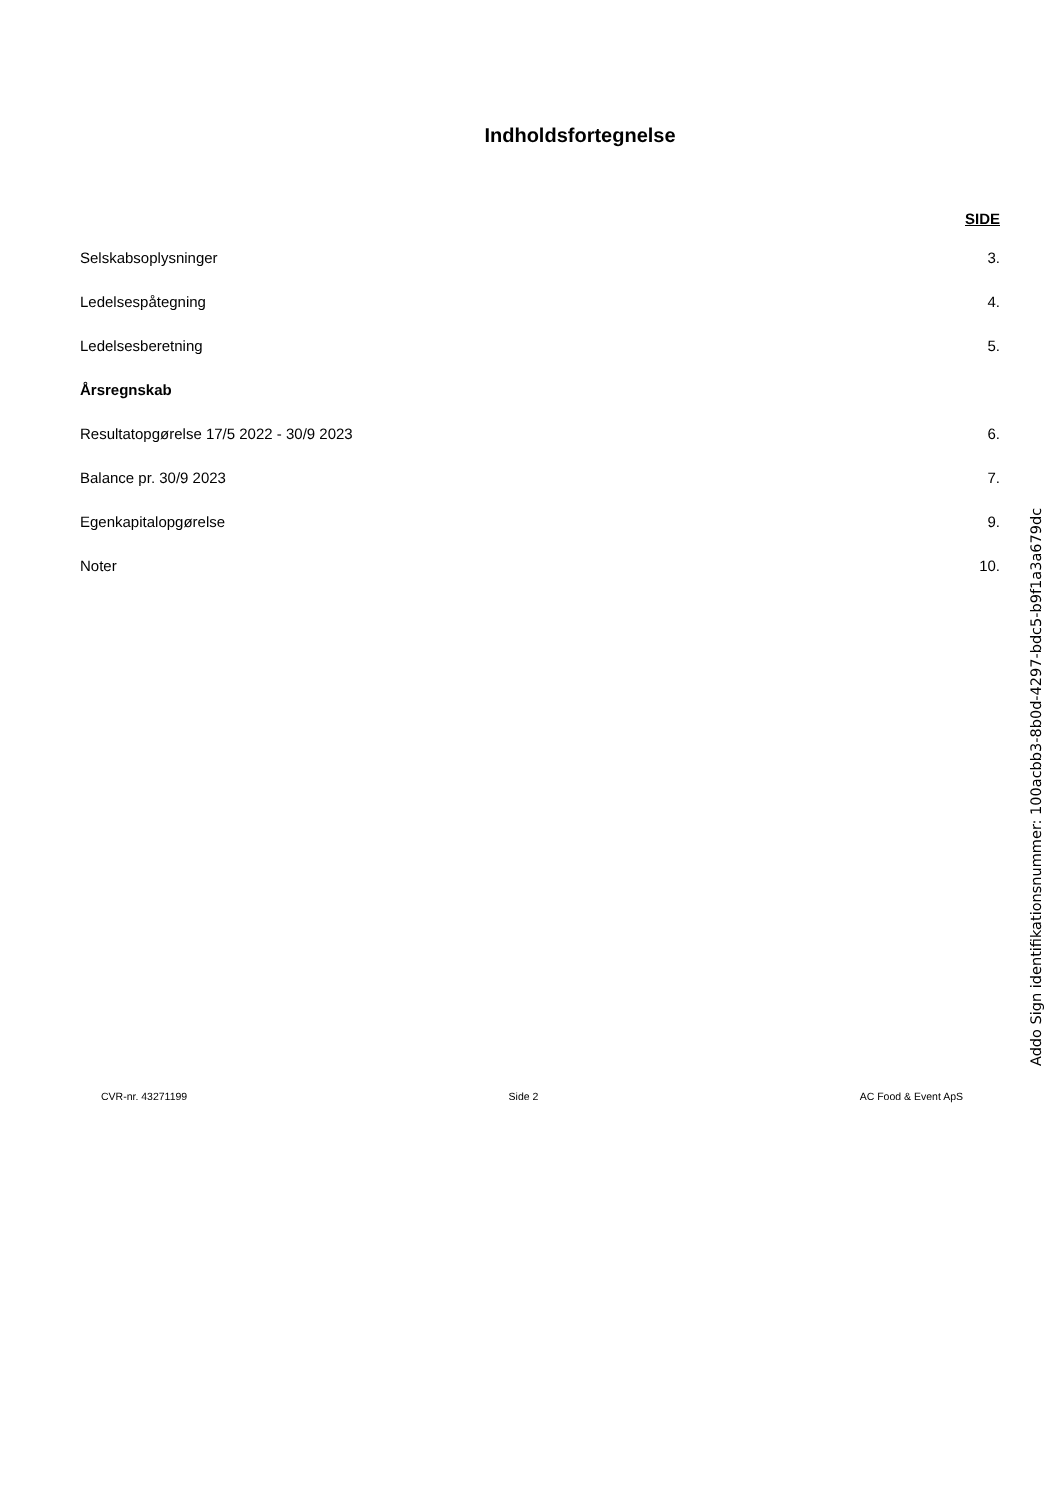Indholdsfortegnelse
SIDE
Selskabsoplysninger 3.
Ledelsespåtegning 4.
Ledelsesberetning 5.
Årsregnskab
Resultatopgørelse 17/5 2022 - 30/9 2023 6.
Balance pr. 30/9 2023 7.
Egenkapitalopgørelse 9.
Noter 10.
CVR-nr. 43271199 Side 2 AC Food & Event ApS
Addo Sign identifikationsnummer: 100acbb3-8b0d-4297-bdc5-b9f1a3a679dc